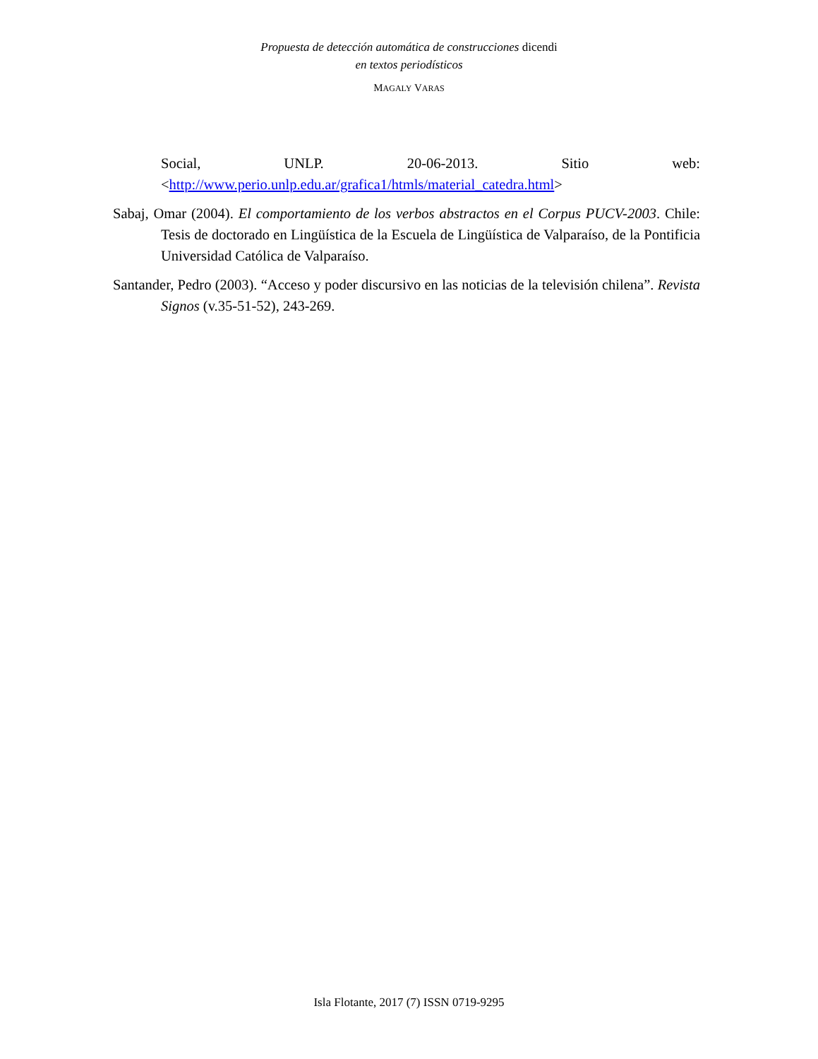Propuesta de detección automática de construcciones dicendi
en textos periodísticos
MAGALY VARAS
Social, UNLP. 20-06-2013. Sitio web:
<http://www.perio.unlp.edu.ar/grafica1/htmls/material_catedra.html>
Sabaj, Omar (2004). El comportamiento de los verbos abstractos en el Corpus PUCV-2003. Chile: Tesis de doctorado en Lingüística de la Escuela de Lingüística de Valparaíso, de la Pontificia Universidad Católica de Valparaíso.
Santander, Pedro (2003). “Acceso y poder discursivo en las noticias de la televisión chilena”. Revista Signos (v.35-51-52), 243-269.
Isla Flotante, 2017 (7) ISSN 0719-9295